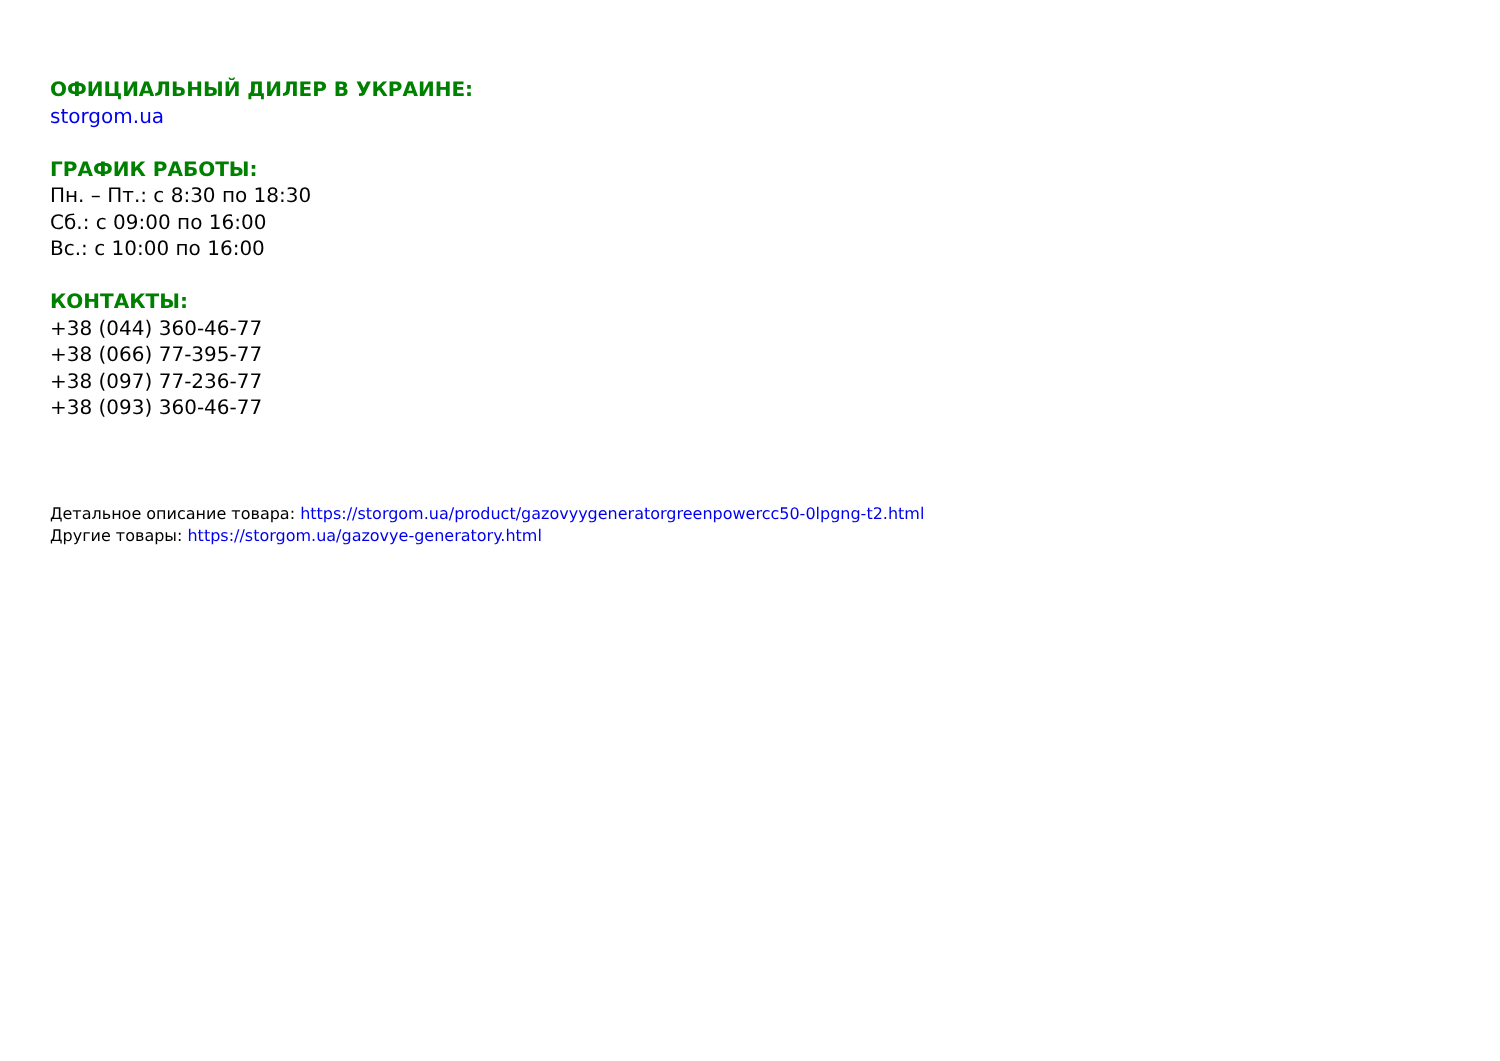ОФИЦИАЛЬНЫЙ ДИЛЕР В УКРАИНЕ:
storgom.ua
ГРАФИК РАБОТЫ:
Пн. – Пт.: с 8:30 по 18:30
Сб.: с 09:00 по 16:00
Вс.: с 10:00 по 16:00
КОНТАКТЫ:
+38 (044) 360-46-77
+38 (066) 77-395-77
+38 (097) 77-236-77
+38 (093) 360-46-77
Детальное описание товара: https://storgom.ua/product/gazovyygeneratorgreenpowercc50-0lpgng-t2.html
Другие товары: https://storgom.ua/gazovye-generatory.html